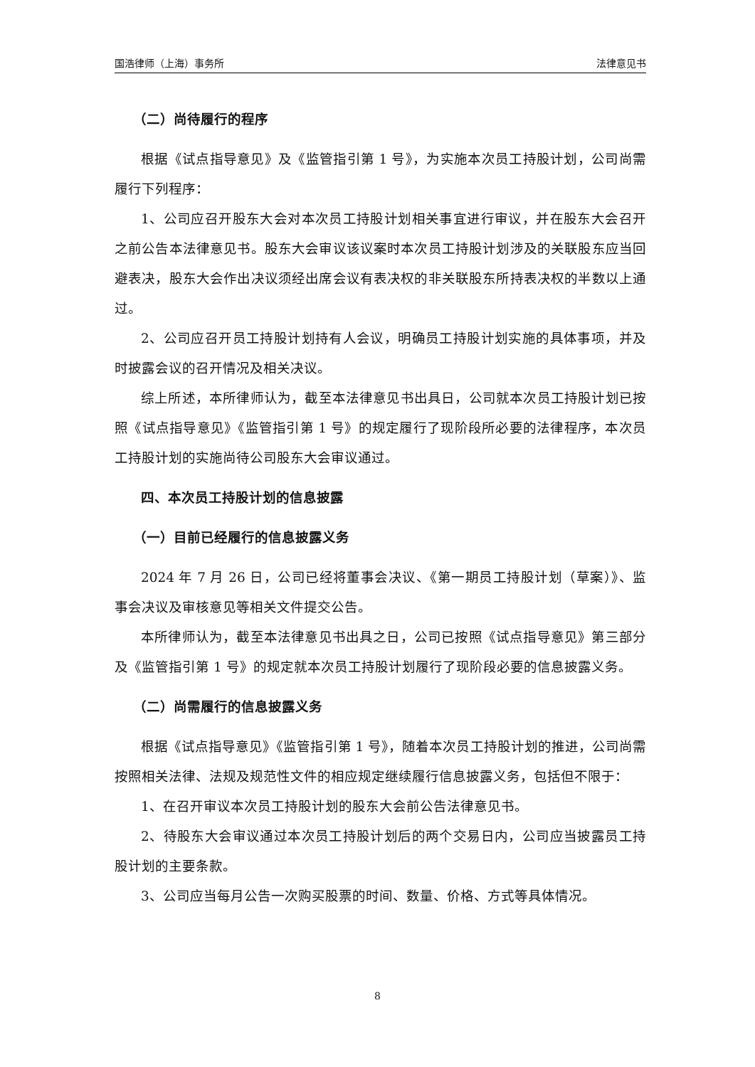国浩律师（上海）事务所 法律意见书
（二）尚待履行的程序
根据《试点指导意见》及《监管指引第 1 号》，为实施本次员工持股计划，公司尚需履行下列程序：
1、公司应召开股东大会对本次员工持股计划相关事宜进行审议，并在股东大会召开之前公告本法律意见书。股东大会审议该议案时本次员工持股计划涉及的关联股东应当回避表决，股东大会作出决议须经出席会议有表决权的非关联股东所持表决权的半数以上通过。
2、公司应召开员工持股计划持有人会议，明确员工持股计划实施的具体事项，并及时披露会议的召开情况及相关决议。
综上所述，本所律师认为，截至本法律意见书出具日，公司就本次员工持股计划已按照《试点指导意见》《监管指引第 1 号》的规定履行了现阶段所必要的法律程序，本次员工持股计划的实施尚待公司股东大会审议通过。
四、本次员工持股计划的信息披露
（一）目前已经履行的信息披露义务
2024 年 7 月 26 日，公司已经将董事会决议、《第一期员工持股计划（草案）》、监事会决议及审核意见等相关文件提交公告。
本所律师认为，截至本法律意见书出具之日，公司已按照《试点指导意见》第三部分及《监管指引第 1 号》的规定就本次员工持股计划履行了现阶段必要的信息披露义务。
（二）尚需履行的信息披露义务
根据《试点指导意见》《监管指引第 1 号》，随着本次员工持股计划的推进，公司尚需按照相关法律、法规及规范性文件的相应规定继续履行信息披露义务，包括但不限于：
1、在召开审议本次员工持股计划的股东大会前公告法律意见书。
2、待股东大会审议通过本次员工持股计划后的两个交易日内，公司应当披露员工持股计划的主要条款。
3、公司应当每月公告一次购买股票的时间、数量、价格、方式等具体情况。
8